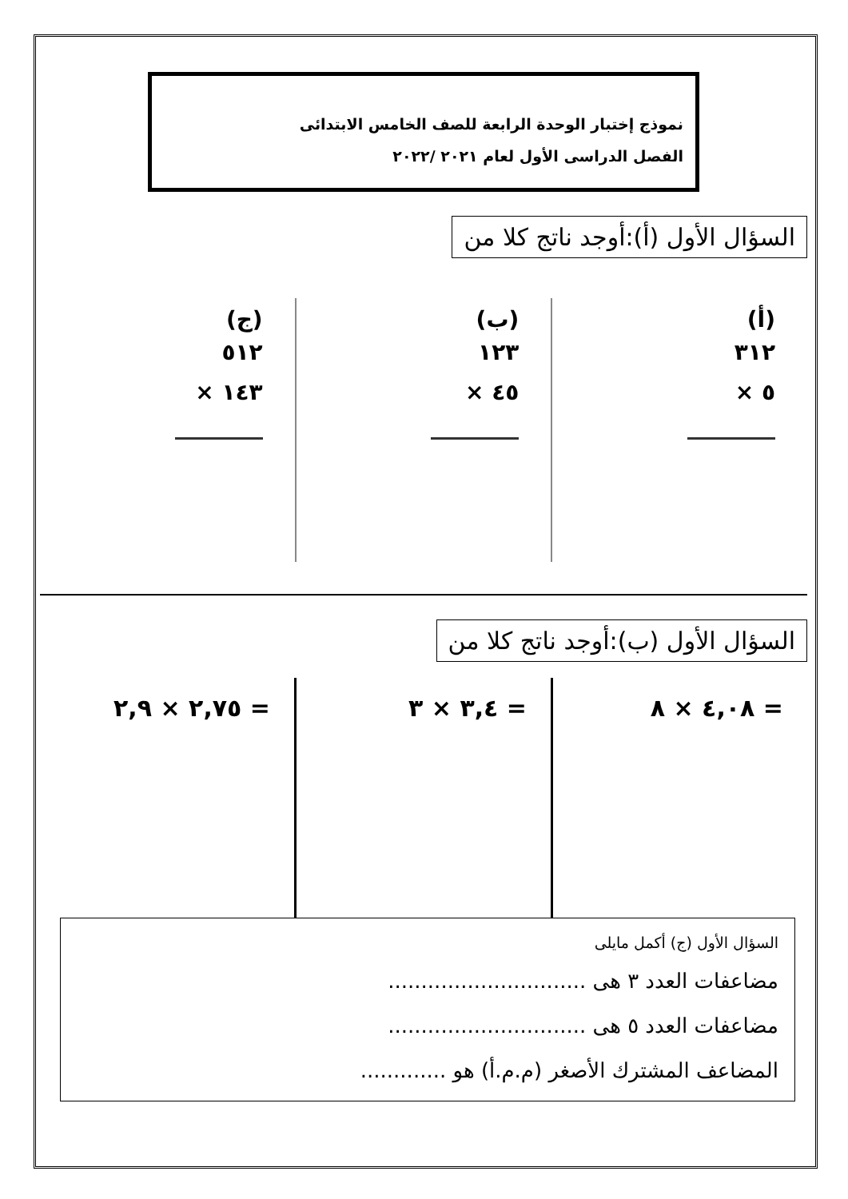نموذج إختبار الوحدة الرابعة للصف الخامس الابتدائى
الفصل الدراسى الأول لعام ٢٠٢١ /٢٠٢٢
السؤال الأول (أ):أوجد ناتج كلا من
(أ)
٣١٢
× ٥
(ب)
١٢٣
× ٤٥
(ج)
٥١٢
× ١٤٣
السؤال الأول (ب):أوجد ناتج كلا من
٤,٠٨ × ٨ = ٣,٤ × ٣ = ٢,٧٥ × ٢,٩ =
السؤال الأول (ج) أكمل مايلى
مضاعفات العدد ٣ هى ..............................
مضاعفات العدد ٥ هى ..............................
المضاعف المشترك الأصغر (م.م.أ) هو .............